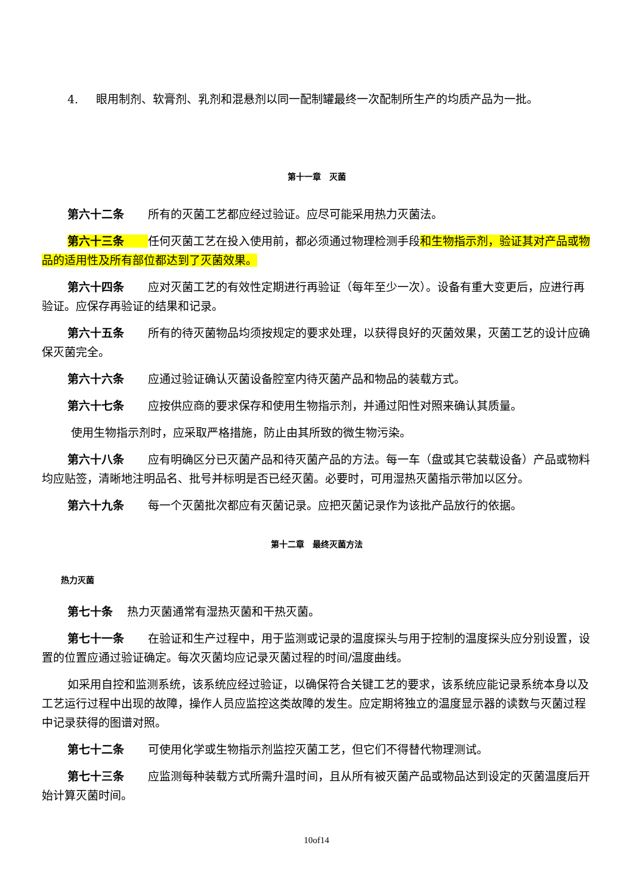4. 眼用制剂、软膏剂、乳剂和混悬剂以同一配制罐最终一次配制所生产的均质产品为一批。
第十一章　灭菌
第六十二条 所有的灭菌工艺都应经过验证。应尽可能采用热力灭菌法。
第六十三条任何灭菌工艺在投入使用前，都必须通过物理检测手段和生物指示剂，验证其对产品或物品的适用性及所有部位都达到了灭菌效果。
第六十四条 应对灭菌工艺的有效性定期进行再验证（每年至少一次）。设备有重大变更后，应进行再验证。应保存再验证的结果和记录。
第六十五条 所有的待灭菌物品均须按规定的要求处理，以获得良好的灭菌效果，灭菌工艺的设计应确保灭菌完全。
第六十六条 应通过验证确认灭菌设备腔室内待灭菌产品和物品的装载方式。
第六十七条 应按供应商的要求保存和使用生物指示剂，并通过阳性对照来确认其质量。
使用生物指示剂时，应采取严格措施，防止由其所致的微生物污染。
第六十八条 应有明确区分已灭菌产品和待灭菌产品的方法。每一车（盘或其它装载设备）产品或物料均应贴签，清晰地注明品名、批号并标明是否已经灭菌。必要时，可用湿热灭菌指示带加以区分。
第六十九条 每一个灭菌批次都应有灭菌记录。应把灭菌记录作为该批产品放行的依据。
第十二章　最终灭菌方法
热力灭菌
第七十条 热力灭菌通常有湿热灭菌和干热灭菌。
第七十一条 在验证和生产过程中，用于监测或记录的温度探头与用于控制的温度探头应分别设置，设置的位置应通过验证确定。每次灭菌均应记录灭菌过程的时间/温度曲线。
如采用自控和监测系统，该系统应经过验证，以确保符合关键工艺的要求，该系统应能记录系统本身以及工艺运行过程中出现的故障，操作人员应监控这类故障的发生。应定期将独立的温度显示器的读数与灭菌过程中记录获得的图谱对照。
第七十二条 可使用化学或生物指示剂监控灭菌工艺，但它们不得替代物理测试。
第七十三条 应监测每种装载方式所需升温时间，且从所有被灭菌产品或物品达到设定的灭菌温度后开始计算灭菌时间。
10of14